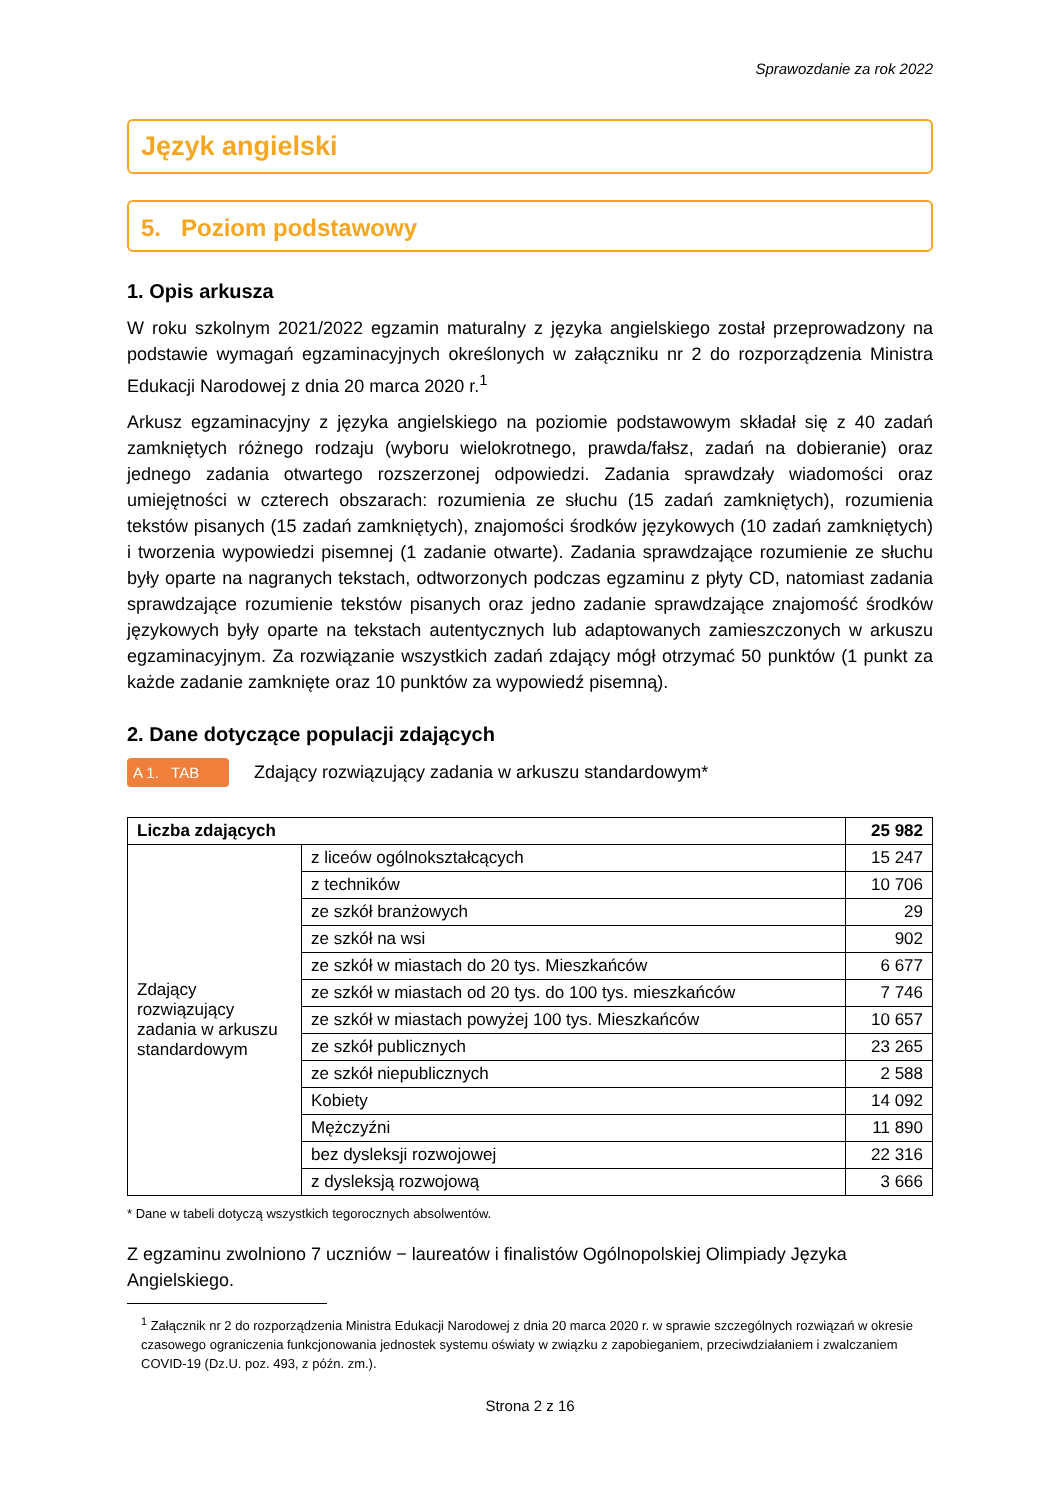Sprawozdanie za rok 2022
Język angielski
5. Poziom podstawowy
1. Opis arkusza
W roku szkolnym 2021/2022 egzamin maturalny z języka angielskiego został przeprowadzony na podstawie wymagań egzaminacyjnych określonych w załączniku nr 2 do rozporządzenia Ministra Edukacji Narodowej z dnia 20 marca 2020 r.<sup>1</sup>
Arkusz egzaminacyjny z języka angielskiego na poziomie podstawowym składał się z 40 zadań zamkniętych różnego rodzaju (wyboru wielokrotnego, prawda/fałsz, zadań na dobieranie) oraz jednego zadania otwartego rozszerzonej odpowiedzi. Zadania sprawdzały wiadomości oraz umiejętności w czterech obszarach: rozumienia ze słuchu (15 zadań zamkniętych), rozumienia tekstów pisanych (15 zadań zamkniętych), znajomości środków językowych (10 zadań zamkniętych) i tworzenia wypowiedzi pisemnej (1 zadanie otwarte). Zadania sprawdzające rozumienie ze słuchu były oparte na nagranych tekstach, odtworzonych podczas egzaminu z płyty CD, natomiast zadania sprawdzające rozumienie tekstów pisanych oraz jedno zadanie sprawdzające znajomość środków językowych były oparte na tekstach autentycznych lub adaptowanych zamieszczonych w arkuszu egzaminacyjnym. Za rozwiązanie wszystkich zadań zdający mógł otrzymać 50 punktów (1 punkt za każde zadanie zamknięte oraz 10 punktów za wypowiedź pisemną).
2. Dane dotyczące populacji zdających
A 1. TAB Zdający rozwiązujący zadania w arkuszu standardowym*
| Liczba zdających | | 25 982 |
| Zdający rozwiązujący zadania w arkuszu standardowym | z liceów ogólnokształcących | 15 247 |
| | z techników | 10 706 |
| | ze szkół branżowych | 29 |
| | ze szkół na wsi | 902 |
| | ze szkół w miastach do 20 tys. Mieszkańców | 6 677 |
| | ze szkół w miastach od 20 tys. do 100 tys. mieszkańców | 7 746 |
| | ze szkół w miastach powyżej 100 tys. Mieszkańców | 10 657 |
| | ze szkół publicznych | 23 265 |
| | ze szkół niepublicznych | 2 588 |
| | Kobiety | 14 092 |
| | Mężczyźni | 11 890 |
| | bez dysleksji rozwojowej | 22 316 |
| | z dysleksją rozwojową | 3 666 |
* Dane w tabeli dotyczą wszystkich tegorocznych absolwentów.
Z egzaminu zwolniono 7 uczniów − laureatów i finalistów Ogólnopolskiej Olimpiady Języka Angielskiego.
<sup>1</sup> Załącznik nr 2 do rozporządzenia Ministra Edukacji Narodowej z dnia 20 marca 2020 r. w sprawie szczególnych rozwiązań w okresie czasowego ograniczenia funkcjonowania jednostek systemu oświaty w związku z zapobieganiem, przeciwdziałaniem i zwalczaniem COVID-19 (Dz.U. poz. 493, z późn. zm.).
Strona 2 z 16